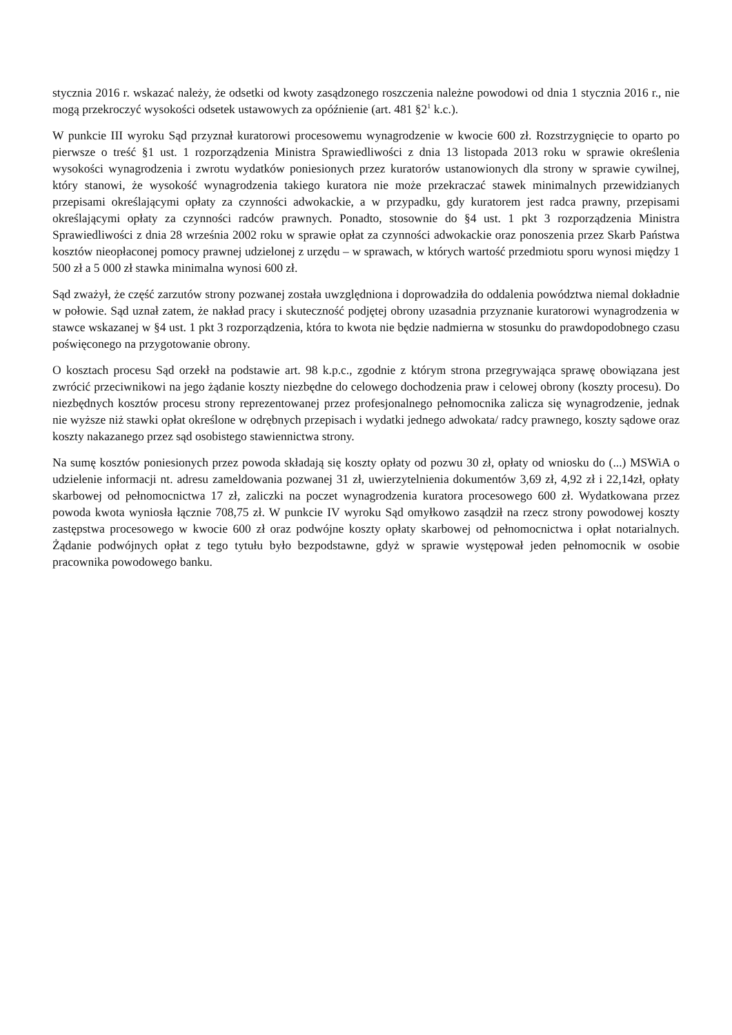stycznia 2016 r. wskazać należy, że odsetki od kwoty zasądzonego roszczenia należne powodowi od dnia 1 stycznia 2016 r., nie mogą przekroczyć wysokości odsetek ustawowych za opóźnienie (art. 481 §2<sup>1</sup> k.c.).
W punkcie III wyroku Sąd przyznał kuratorowi procesowemu wynagrodzenie w kwocie 600 zł. Rozstrzygnięcie to oparto po pierwsze o treść §1 ust. 1 rozporządzenia Ministra Sprawiedliwości z dnia 13 listopada 2013 roku w sprawie określenia wysokości wynagrodzenia i zwrotu wydatków poniesionych przez kuratorów ustanowionych dla strony w sprawie cywilnej, który stanowi, że wysokość wynagrodzenia takiego kuratora nie może przekraczać stawek minimalnych przewidzianych przepisami określającymi opłaty za czynności adwokackie, a w przypadku, gdy kuratorem jest radca prawny, przepisami określającymi opłaty za czynności radców prawnych. Ponadto, stosownie do §4 ust. 1 pkt 3 rozporządzenia Ministra Sprawiedliwości z dnia 28 września 2002 roku w sprawie opłat za czynności adwokackie oraz ponoszenia przez Skarb Państwa kosztów nieopłaconej pomocy prawnej udzielonej z urzędu – w sprawach, w których wartość przedmiotu sporu wynosi między 1 500 zł a 5 000 zł stawka minimalna wynosi 600 zł.
Sąd zważył, że część zarzutów strony pozwanej została uwzględniona i doprowadziła do oddalenia powództwa niemal dokładnie w połowie. Sąd uznał zatem, że nakład pracy i skuteczność podjętej obrony uzasadnia przyznanie kuratorowi wynagrodzenia w stawce wskazanej w §4 ust. 1 pkt 3 rozporządzenia, która to kwota nie będzie nadmierna w stosunku do prawdopodobnego czasu poświęconego na przygotowanie obrony.
O kosztach procesu Sąd orzekł na podstawie art. 98 k.p.c., zgodnie z którym strona przegrywająca sprawę obowiązana jest zwrócić przeciwnikowi na jego żądanie koszty niezbędne do celowego dochodzenia praw i celowej obrony (koszty procesu). Do niezbędnych kosztów procesu strony reprezentowanej przez profesjonalnego pełnomocnika zalicza się wynagrodzenie, jednak nie wyższe niż stawki opłat określone w odrębnych przepisach i wydatki jednego adwokata/ radcy prawnego, koszty sądowe oraz koszty nakazanego przez sąd osobistego stawiennictwa strony.
Na sumę kosztów poniesionych przez powoda składają się koszty opłaty od pozwu 30 zł, opłaty od wniosku do (...) MSWiA o udzielenie informacji nt. adresu zameldowania pozwanej 31 zł, uwierzytelnienia dokumentów 3,69 zł, 4,92 zł i 22,14zł, opłaty skarbowej od pełnomocnictwa 17 zł, zaliczki na poczet wynagrodzenia kuratora procesowego 600 zł. Wydatkowana przez powoda kwota wyniosła łącznie 708,75 zł. W punkcie IV wyroku Sąd omyłkowo zasądził na rzecz strony powodowej koszty zastępstwa procesowego w kwocie 600 zł oraz podwójne koszty opłaty skarbowej od pełnomocnictwa i opłat notarialnych. Żądanie podwójnych opłat z tego tytułu było bezpodstawne, gdyż w sprawie występował jeden pełnomocnik w osobie pracownika powodowego banku.